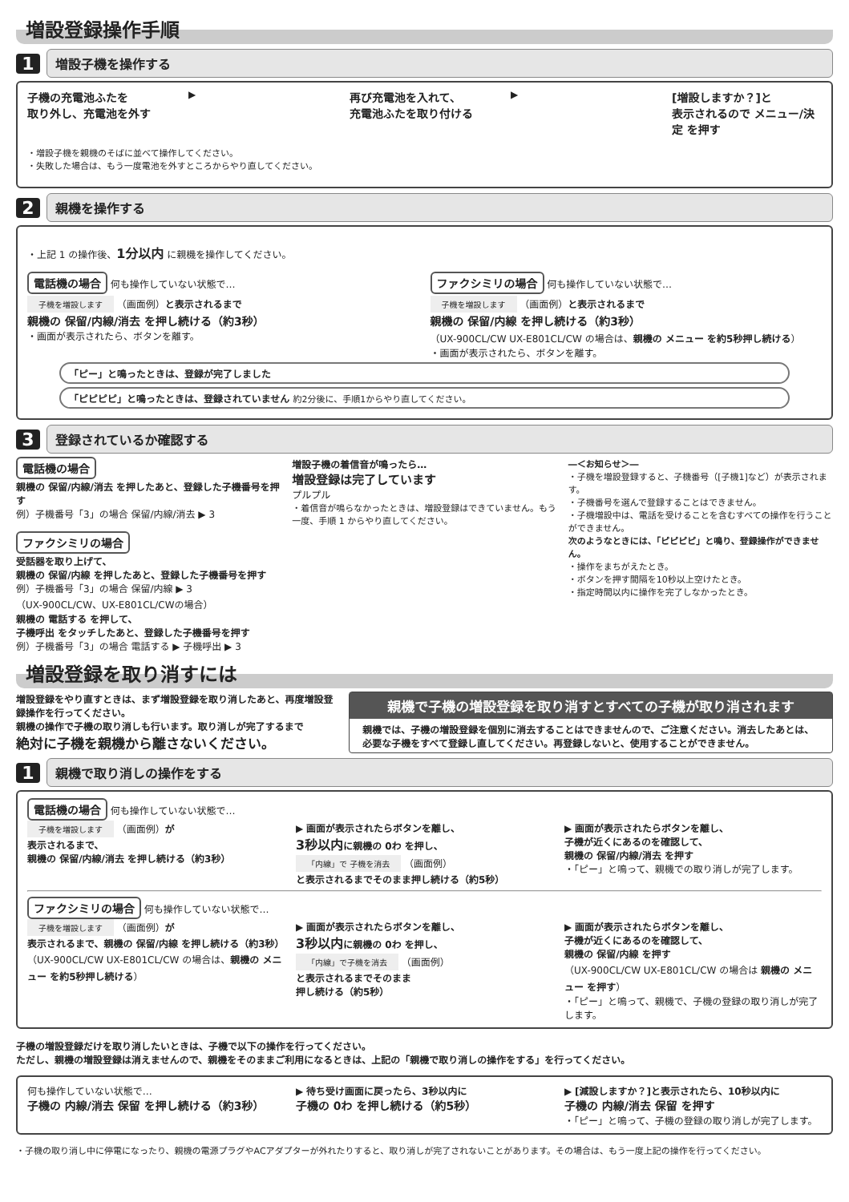増設登録操作手順
1 増設子機を操作する
子機の充電池ふたを
取り外し、充電池を外す
▶
再び充電池を入れて、
充電池ふたを取り付ける
▶
[増設しますか？]と
表示されるので メニュー/決定 を押す
・増設子機を親機のそばに並べて操作してください。
・失敗した場合は、もう一度電池を外すところからやり直してください。
2 親機を操作する
・上記 1 の操作後、1分以内 に親機を操作してください。
電話機の場合 何も操作していない状態で…
子機を増設します （画面例）と表示されるまで
親機の 保留/内線/消去 を押し続ける（約3秒）
・画面が表示されたら、ボタンを離す。
ファクシミリの場合 何も操作していない状態で…
子機を増設します （画面例）と表示されるまで
親機の 保留/内線 を押し続ける（約3秒）
（UX-900CL/CW UX-E801CL/CW の場合は、親機の メニュー を約5秒押し続ける）
・画面が表示されたら、ボタンを離す。
「ピー」と鳴ったときは、登録が完了しました
「ピピピピ」と鳴ったときは、登録されていません 約2分後に、手順1からやり直してください。
3 登録されているか確認する
電話機の場合
親機の 保留/内線/消去 を押したあと、登録した子機番号を押す
例）子機番号「3」の場合 保留/内線/消去 ▶ 3
ファクシミリの場合
受話器を取り上げて、
親機の 保留/内線 を押したあと、登録した子機番号を押す
例）子機番号「3」の場合 保留/内線 ▶ 3
（UX-900CL/CW、UX-E801CL/CWの場合）
親機の 電話する を押して、
子機呼出 をタッチしたあと、登録した子機番号を押す
例）子機番号「3」の場合 電話する ▶ 子機呼出 ▶ 3
増設子機の着信音が鳴ったら…
増設登録は完了しています
プルプル
・着信音が鳴らなかったときは、増設登録はできていません。もう一度、手順 1 からやり直してください。
―＜お知らせ＞―
・子機を増設登録すると、子機番号（[子機1]など）が表示されます。
・子機番号を選んで登録することはできません。
・子機増設中は、電話を受けることを含むすべての操作を行うことができません。
次のようなときには、「ピピピピ」と鳴り、登録操作ができません。
・操作をまちがえたとき。
・ボタンを押す間隔を10秒以上空けたとき。
・指定時間以内に操作を完了しなかったとき。
増設登録を取り消すには
増設登録をやり直すときは、まず増設登録を取り消したあと、再度増設登録操作を行ってください。
親機の操作で子機の取り消しも行います。取り消しが完了するまで
絶対に子機を親機から離さないください。
親機で子機の増設登録を取り消すとすべての子機が取り消されます
親機では、子機の増設登録を個別に消去することはできませんので、ご注意ください。消去したあとは、必要な子機をすべて登録し直してください。再登録しないと、使用することができません。
1 親機で取り消しの操作をする
電話機の場合 何も操作していない状態で…
子機を増設します （画面例）が
表示されるまで、
親機の 保留/内線/消去 を押し続ける（約3秒）
▶ 画面が表示されたらボタンを離し、
3秒以内に親機の 0わ を押し、
「内線」で 子機を消去 （画面例）
と表示されるまでそのまま押し続ける（約5秒）
▶ 画面が表示されたらボタンを離し、
子機が近くにあるのを確認して、
親機の 保留/内線/消去 を押す
・「ピー」と鳴って、親機での取り消しが完了します。
ファクシミリの場合 何も操作していない状態で…
子機を増設します （画面例）が
表示されるまで、親機の 保留/内線 を押し続ける（約3秒）
（UX-900CL/CW UX-E801CL/CW の場合は、親機の メニュー を約5秒押し続ける）
▶ 画面が表示されたらボタンを離し、
3秒以内に親機の 0わ を押し、
「内線」で子機を消去 （画面例）
と表示されるまでそのまま
押し続ける（約5秒）
▶ 画面が表示されたらボタンを離し、
子機が近くにあるのを確認して、
親機の 保留/内線 を押す
（UX-900CL/CW UX-E801CL/CW の場合は 親機の メニュー を押す）
・「ピー」と鳴って、親機で、子機の登録の取り消しが完了します。
子機の増設登録だけを取り消したいときは、子機で以下の操作を行ってください。
ただし、親機の増設登録は消えませんので、親機をそのままご利用になるときは、上記の「親機で取り消しの操作をする」を行ってください。
何も操作していない状態で…
子機の 内線/消去 保留 を押し続ける（約3秒）
▶ 待ち受け画面に戻ったら、3秒以内に
子機の 0わ を押し続ける（約5秒）
▶ [減設しますか？]と表示されたら、10秒以内に
子機の 内線/消去 保留 を押す
・「ピー」と鳴って、子機の登録の取り消しが完了します。
・子機の取り消し中に停電になったり、親機の電源プラグやACアダプターが外れたりすると、取り消しが完了されないことがあります。その場合は、もう一度上記の操作を行ってください。